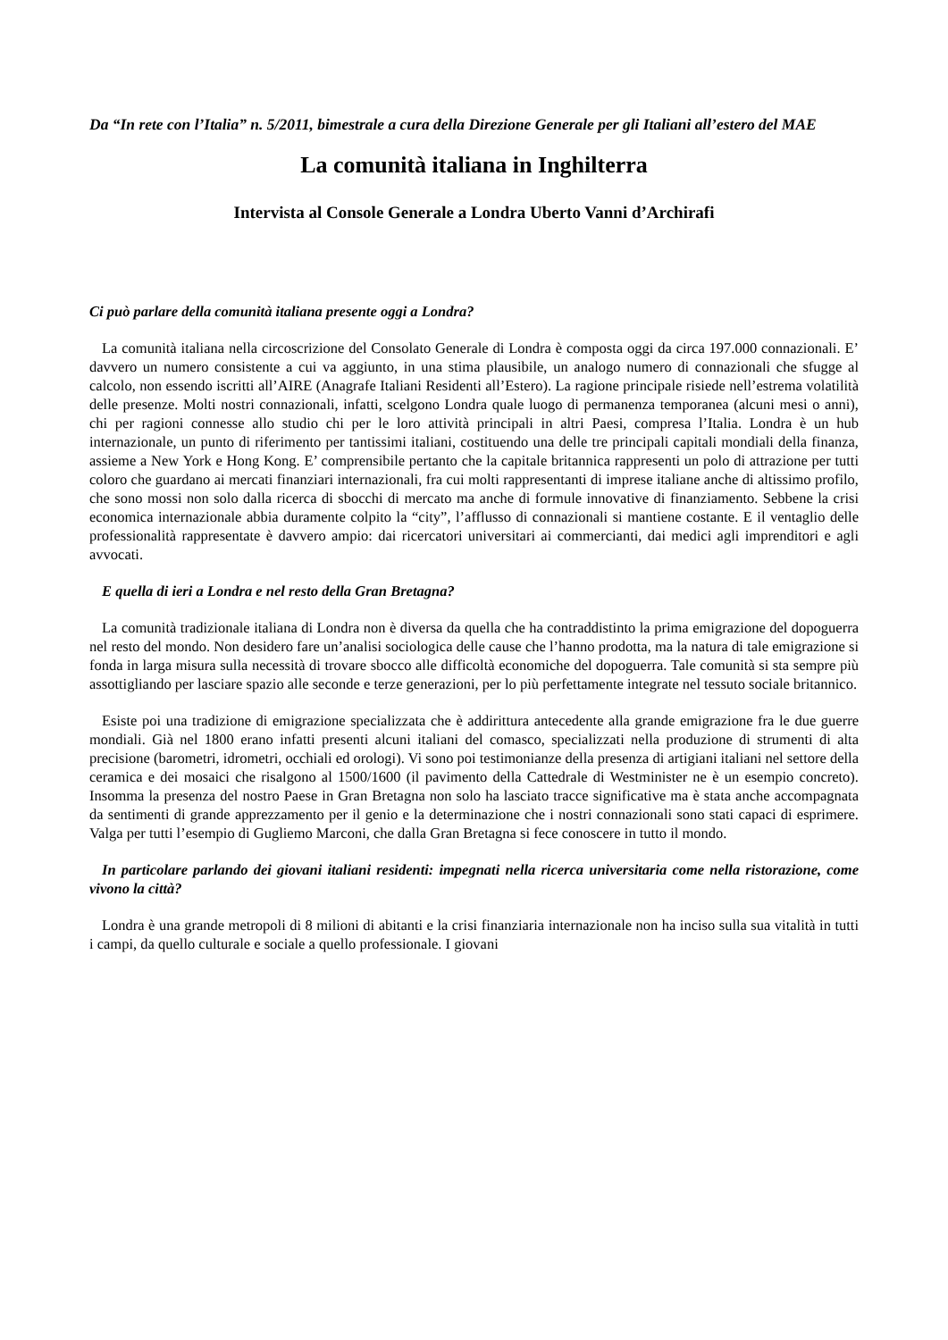Da “In rete con l’Italia” n. 5/2011, bimestrale a cura della Direzione Generale per gli Italiani all’estero del MAE
La comunità italiana in Inghilterra
Intervista al Console Generale a Londra Uberto Vanni d’Archirafi
Ci può parlare della comunità italiana presente oggi a Londra?
La comunità italiana nella circoscrizione del Consolato Generale di Londra è composta oggi da circa 197.000 connazionali. E’ davvero un numero consistente a cui va aggiunto, in una stima plausibile, un analogo numero di connazionali che sfugge al calcolo, non essendo iscritti all’AIRE (Anagrafe Italiani Residenti all’Estero). La ragione principale risiede nell’estrema volatilità delle presenze. Molti nostri connazionali, infatti, scelgono Londra quale luogo di permanenza temporanea (alcuni mesi o anni), chi per ragioni connesse allo studio chi per le loro attività principali in altri Paesi, compresa l’Italia. Londra è un hub internazionale, un punto di riferimento per tantissimi italiani, costituendo una delle tre principali capitali mondiali della finanza, assieme a New York e Hong Kong. E’ comprensibile pertanto che la capitale britannica rappresenti un polo di attrazione per tutti coloro che guardano ai mercati finanziari internazionali, fra cui molti rappresentanti di imprese italiane anche di altissimo profilo, che sono mossi non solo dalla ricerca di sbocchi di mercato ma anche di formule innovative di finanziamento. Sebbene la crisi economica internazionale abbia duramente colpito la “city”, l’afflusso di connazionali si mantiene costante. E il ventaglio delle professionalità rappresentate è davvero ampio: dai ricercatori universitari ai commercianti, dai medici agli imprenditori e agli avvocati.
E quella di ieri a Londra e nel resto della Gran Bretagna?
La comunità tradizionale italiana di Londra non è diversa da quella che ha contraddistinto la prima emigrazione del dopoguerra nel resto del mondo. Non desidero fare un’analisi sociologica delle cause che l’hanno prodotta, ma la natura di tale emigrazione si fonda in larga misura sulla necessità di trovare sbocco alle difficoltà economiche del dopoguerra. Tale comunità si sta sempre più assottigliando per lasciare spazio alle seconde e terze generazioni, per lo più perfettamente integrate nel tessuto sociale britannico.
Esiste poi una tradizione di emigrazione specializzata che è addirittura antecedente alla grande emigrazione fra le due guerre mondiali. Già nel 1800 erano infatti presenti alcuni italiani del comasco, specializzati nella produzione di strumenti di alta precisione (barometri, idrometri, occhiali ed orologi). Vi sono poi testimonianze della presenza di artigiani italiani nel settore della ceramica e dei mosaici che risalgono al 1500/1600 (il pavimento della Cattedrale di Westminister ne è un esempio concreto). Insomma la presenza del nostro Paese in Gran Bretagna non solo ha lasciato tracce significative ma è stata anche accompagnata da sentimenti di grande apprezzamento per il genio e la determinazione che i nostri connazionali sono stati capaci di esprimere. Valga per tutti l’esempio di Gugliemo Marconi, che dalla Gran Bretagna si fece conoscere in tutto il mondo.
In particolare parlando dei giovani italiani residenti: impegnati nella ricerca universitaria come nella ristorazione, come vivono la città?
Londra è una grande metropoli di 8 milioni di abitanti e la crisi finanziaria internazionale non ha inciso sulla sua vitalità in tutti i campi, da quello culturale e sociale a quello professionale. I giovani